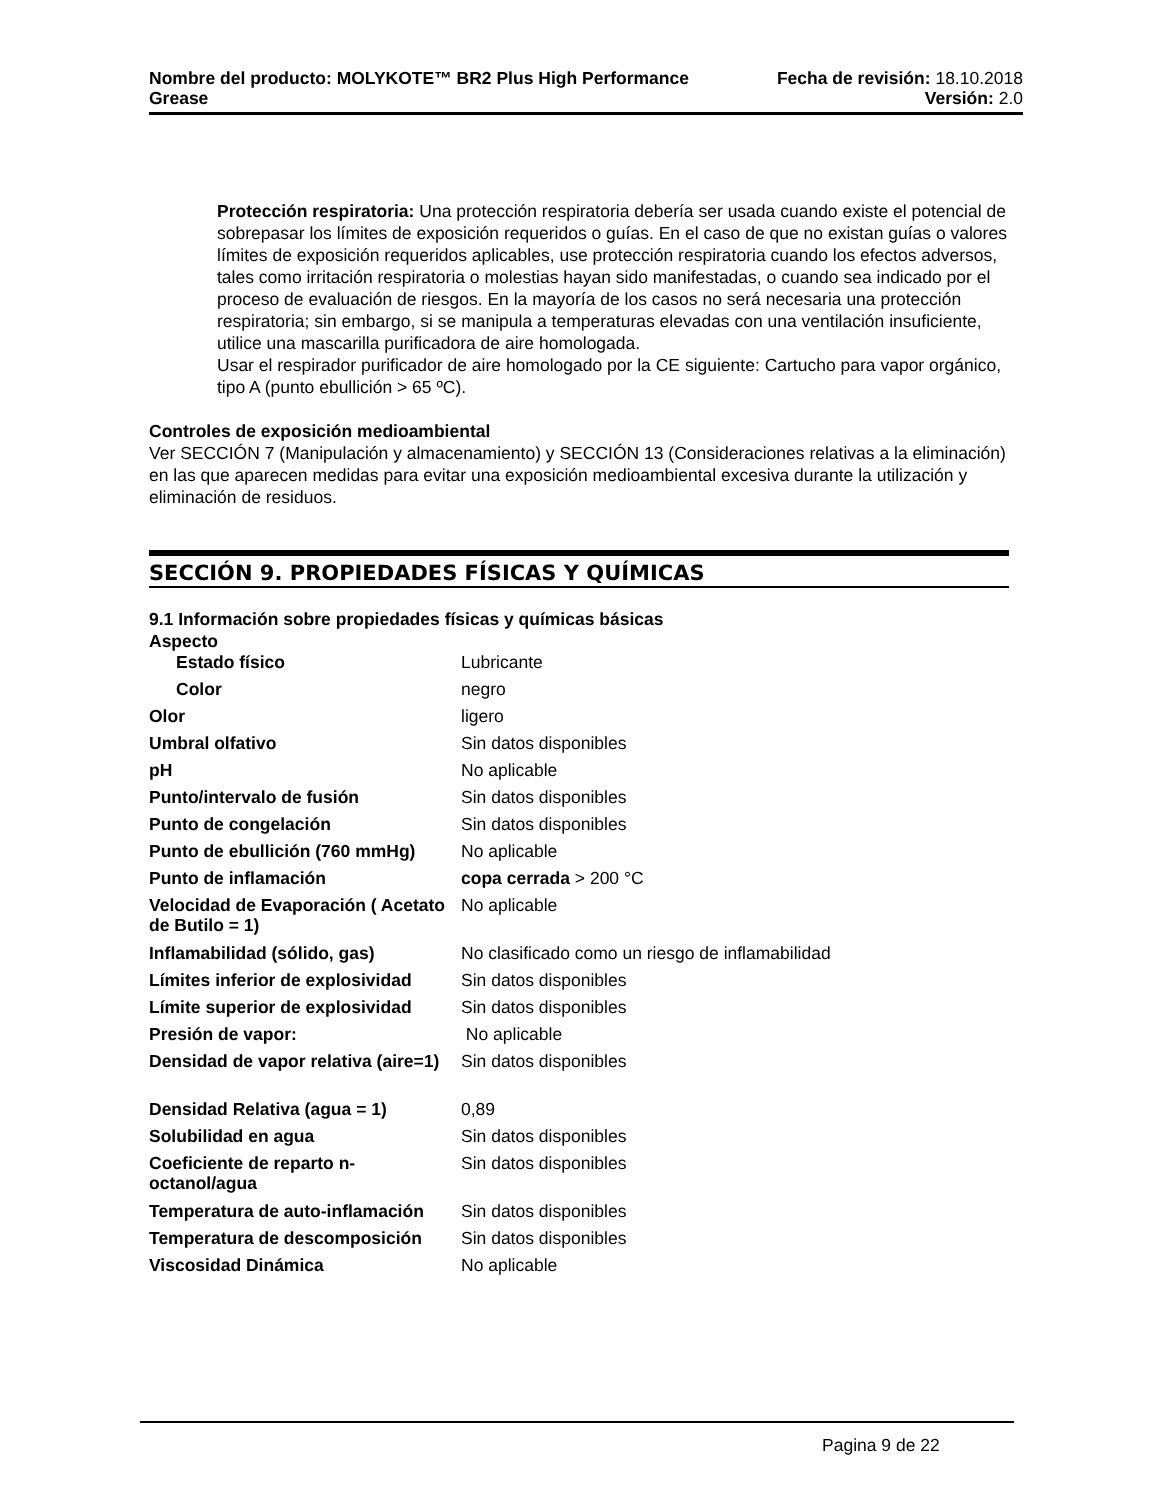Nombre del producto: MOLYKOTE™ BR2 Plus High Performance
Grease
Fecha de revisión: 18.10.2018
Versión: 2.0
Protección respiratoria: Una protección respiratoria debería ser usada cuando existe el potencial de sobrepasar los límites de exposición requeridos o guías. En el caso de que no existan guías o valores límites de exposición requeridos aplicables, use protección respiratoria cuando los efectos adversos, tales como irritación respiratoria o molestias hayan sido manifestadas, o cuando sea indicado por el proceso de evaluación de riesgos. En la mayoría de los casos no será necesaria una protección respiratoria; sin embargo, si se manipula a temperaturas elevadas con una ventilación insuficiente, utilice una mascarilla purificadora de aire homologada.
Usar el respirador purificador de aire homologado por la CE siguiente: Cartucho para vapor orgánico, tipo A (punto ebullición > 65 ºC).
Controles de exposición medioambiental
Ver SECCIÓN 7 (Manipulación y almacenamiento) y SECCIÓN 13 (Consideraciones relativas a la eliminación) en las que aparecen medidas para evitar una exposición medioambiental excesiva durante la utilización y eliminación de residuos.
SECCIÓN 9. PROPIEDADES FÍSICAS Y QUÍMICAS
9.1 Información sobre propiedades físicas y químicas básicas
Aspecto
| Estado físico | Lubricante |
| Color | negro |
| Olor | ligero |
| Umbral olfativo | Sin datos disponibles |
| pH | No aplicable |
| Punto/intervalo de fusión | Sin datos disponibles |
| Punto de congelación | Sin datos disponibles |
| Punto de ebullición (760 mmHg) | No aplicable |
| Punto de inflamación | copa cerrada > 200 °C |
| Velocidad de Evaporación ( Acetato de Butilo = 1) | No aplicable |
| Inflamabilidad (sólido, gas) | No clasificado como un riesgo de inflamabilidad |
| Límites inferior de explosividad | Sin datos disponibles |
| Límite superior de explosividad | Sin datos disponibles |
| Presión de vapor: | No aplicable |
| Densidad de vapor relativa (aire=1) | Sin datos disponibles |
| Densidad Relativa (agua = 1) | 0,89 |
| Solubilidad en agua | Sin datos disponibles |
| Coeficiente de reparto n-octanol/agua | Sin datos disponibles |
| Temperatura de auto-inflamación | Sin datos disponibles |
| Temperatura de descomposición | Sin datos disponibles |
| Viscosidad Dinámica | No aplicable |
Pagina 9 de 22